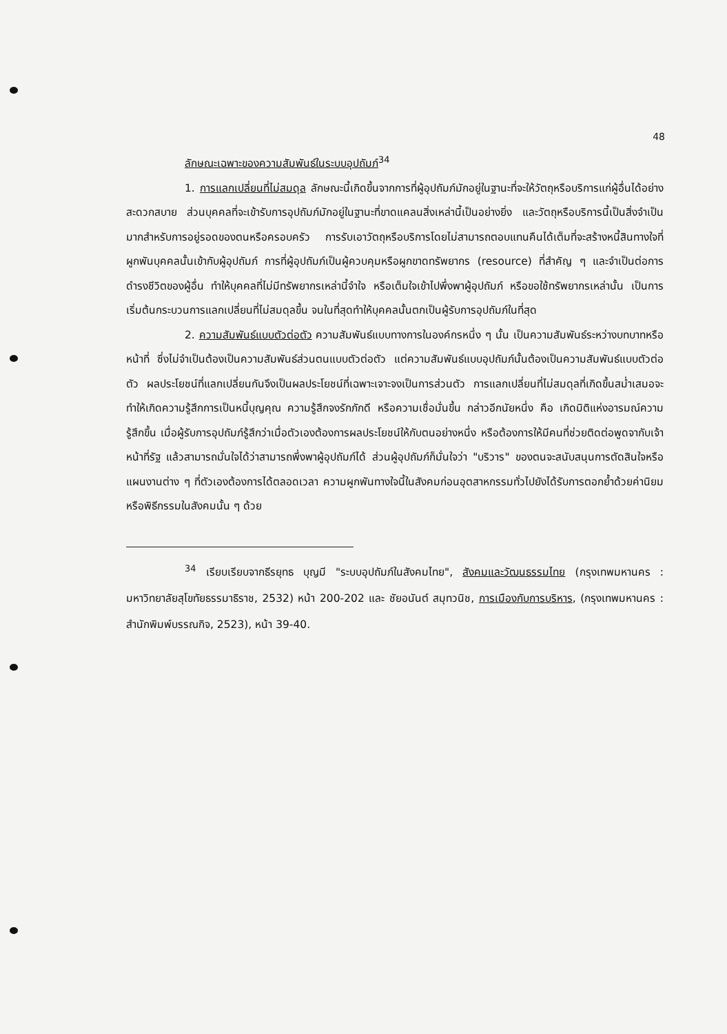48
ลักษณะเฉพาะของความสัมพันธ์ในระบบอุปถัมภ์<sup>34</sup>
1. การแลกเปลี่ยนที่ไม่สมดุล ลักษณะนี้เกิดขึ้นจากการที่ผู้อุปถัมภ์มักอยู่ในฐานะที่จะให้วัตถุหรือบริการแก่ผู้อื่นได้อย่างสะดวกสบาย ส่วนบุคคลที่จะเข้ารับการอุปถัมภ์มักอยู่ในฐานะที่ขาดแคลนสิ่งเหล่านี้เป็นอย่างยิ่ง และวัตถุหรือบริการนี้เป็นสิ่งจำเป็นมากสำหรับการอยู่รอดของตนหรือครอบครัว การรับเอาวัตถุหรือบริการโดยไม่สามารถตอบแทนคืนได้เต็มที่จะสร้างหนี้สินทางใจที่ผูกพันบุคคลนั้นเข้ากับผู้อุปถัมภ์ การที่ผู้อุปถัมภ์เป็นผู้ควบคุมหรือผูกขาดทรัพยากร (resource) ที่สำคัญ ๆ และจำเป็นต่อการดำรงชีวิตของผู้อื่น ทำให้บุคคลที่ไม่มีทรัพยากรเหล่านี้จำใจ หรือเต็มใจเข้าไปพึ่งพาผู้อุปถัมภ์ หรือขอใช้ทรัพยากรเหล่านั้น เป็นการเริ่มต้นกระบวนการแลกเปลี่ยนที่ไม่สมดุลขึ้น จนในที่สุดทำให้บุคคลนั้นตกเป็นผู้รับการอุปถัมภ์ในที่สุด
2. ความสัมพันธ์แบบตัวต่อตัว ความสัมพันธ์แบบทางการในองค์กรหนึ่ง ๆ นั้น เป็นความสัมพันธ์ระหว่างบทบาทหรือหน้าที่ ซึ่งไม่จำเป็นต้องเป็นความสัมพันธ์ส่วนตนแบบตัวต่อตัว แต่ความสัมพันธ์แบบอุปถัมภ์นั้นต้องเป็นความสัมพันธ์แบบตัวต่อตัว ผลประโยชน์ที่แลกเปลี่ยนกันจึงเป็นผลประโยชน์ที่เฉพาะเจาะจงเป็นการส่วนตัว การแลกเปลี่ยนที่ไม่สมดุลที่เกิดขึ้นสม่ำเสมอจะทำให้เกิดความรู้สึกการเป็นหนี้บุญคุณ ความรู้สึกจงรักภักดี หรือความเชื่อมั่นขึ้น กล่าวอีกนัยหนึ่ง คือ เกิดมิติแห่งอารมณ์ความรู้สึกขึ้น เมื่อผู้รับการอุปถัมภ์รู้สึกว่าเมื่อตัวเองต้องการผลประโยชน์ให้กับตนอย่างหนึ่ง หรือต้องการให้มีคนที่ช่วยติดต่อพูดจากับเจ้าหน้าที่รัฐ แล้วสามารถมั่นใจได้ว่าสามารถพึ่งพาผู้อุปถัมภ์ได้ ส่วนผู้อุปถัมภ์ก็มั่นใจว่า "บริวาร" ของตนจะสนับสนุนการตัดสินใจหรือแผนงานต่าง ๆ ที่ตัวเองต้องการได้ตลอดเวลา ความผูกพันทางใจนี้ในสังคมก่อนอุตสาหกรรมทั่วไปยังได้รับการตอกย้ำด้วยค่านิยมหรือพิธีกรรมในสังคมนั้น ๆ ด้วย
<sup>34</sup> เรียบเรียบจากธีรยุทธ บุญมี "ระบบอุปถัมภ์ในสังคมไทย", สังคมและวัฒนธรรมไทย (กรุงเทพมหานคร : มหาวิทยาลัยสุโขทัยธรรมาธิราช, 2532) หน้า 200-202 และ ชัยอนันต์ สมุทวนิช, การเมืองกับการบริหาร, (กรุงเทพมหานคร : สำนักพิมพ์บรรณกิจ, 2523), หน้า 39-40.